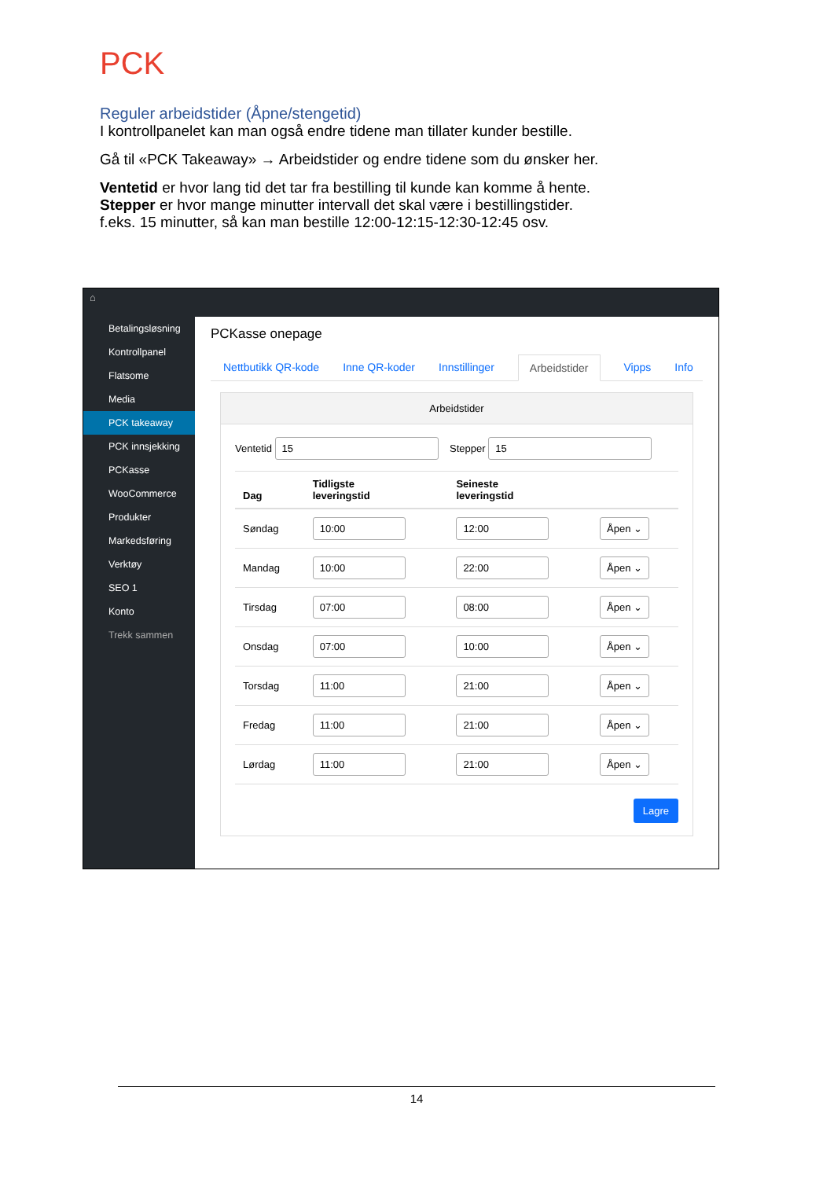PCK
Reguler arbeidstider (Åpne/stengetid)
I kontrollpanelet kan man også endre tidene man tillater kunder bestille.
Gå til «PCK Takeaway» → Arbeidstider og endre tidene som du ønsker her.
Ventetid er hvor lang tid det tar fra bestilling til kunde kan komme å hente.
Stepper er hvor mange minutter intervall det skal være i bestillingstider.
f.eks. 15 minutter, så kan man bestille 12:00-12:15-12:30-12:45 osv.
⌂
Betalingsløsning
Kontrollpanel
Flatsome
Media
PCK takeaway
PCK innsjekking
PCKasse
WooCommerce
Produkter
Markedsføring
Verktøy
SEO 1
Konto
Trekk sammen
PCKasse onepage
Nettbutikk QR-kode Inne QR-koder Innstillinger Arbeidstider Vipps Info
Arbeidstider
Ventetid 15 Stepper 15
| Dag | Tidligste leveringstid | Seineste leveringstid | |
| --- | --- | --- | --- |
| Søndag | 10:00 | 12:00 | Åpen ⌄ |
| Mandag | 10:00 | 22:00 | Åpen ⌄ |
| Tirsdag | 07:00 | 08:00 | Åpen ⌄ |
| Onsdag | 07:00 | 10:00 | Åpen ⌄ |
| Torsdag | 11:00 | 21:00 | Åpen ⌄ |
| Fredag | 11:00 | 21:00 | Åpen ⌄ |
| Lørdag | 11:00 | 21:00 | Åpen ⌄ |
Lagre
14